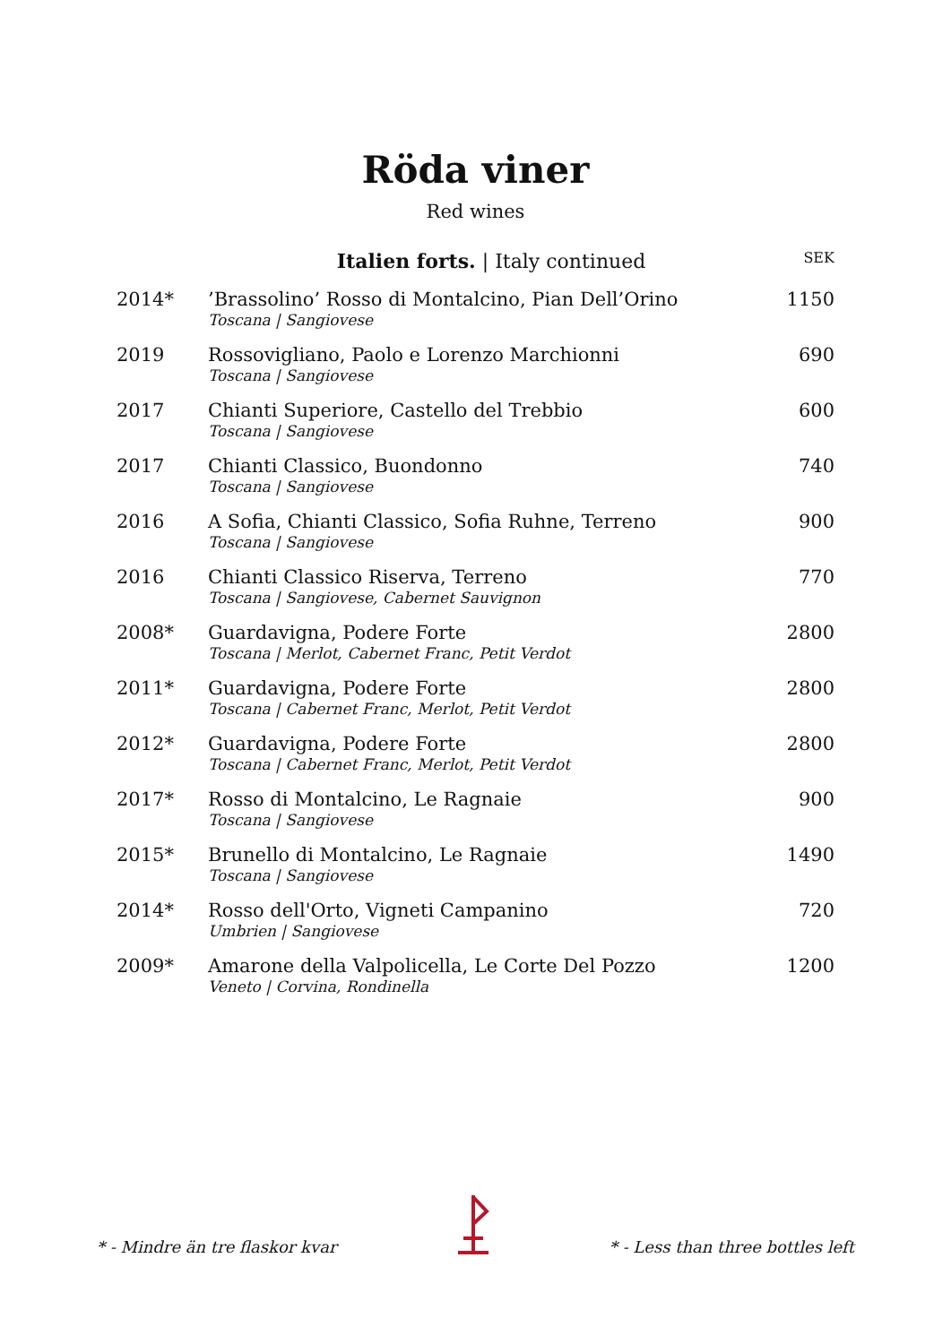Röda viner
Red wines
| | Italien forts. / Italy continued | SEK |
| --- | --- | --- |
| 2014* | ’Brassolino’ Rosso di Montalcino, Pian Dell’Orino Toscana / Sangiovese | 1150 |
| 2019 | Rossovigliano, Paolo e Lorenzo Marchionni Toscana / Sangiovese | 690 |
| 2017 | Chianti Superiore, Castello del Trebbio Toscana / Sangiovese | 600 |
| 2017 | Chianti Classico, Buondonno Toscana / Sangiovese | 740 |
| 2016 | A Sofia, Chianti Classico, Sofia Ruhne, Terreno Toscana / Sangiovese | 900 |
| 2016 | Chianti Classico Riserva, Terreno Toscana / Sangiovese, Cabernet Sauvignon | 770 |
| 2008* | Guardavigna, Podere Forte Toscana / Merlot, Cabernet Franc, Petit Verdot | 2800 |
| 2011* | Guardavigna, Podere Forte Toscana / Cabernet Franc, Merlot, Petit Verdot | 2800 |
| 2012* | Guardavigna, Podere Forte Toscana / Cabernet Franc, Merlot, Petit Verdot | 2800 |
| 2017* | Rosso di Montalcino, Le Ragnaie Toscana / Sangiovese | 900 |
| 2015* | Brunello di Montalcino, Le Ragnaie Toscana / Sangiovese | 1490 |
| 2014* | Rosso dell'Orto, Vigneti Campanino Umbrien / Sangiovese | 720 |
| 2009* | Amarone della Valpolicella, Le Corte Del Pozzo Veneto / Corvina, Rondinella | 1200 |
* - Mindre än tre flaskor kvar * - Less than three bottles left